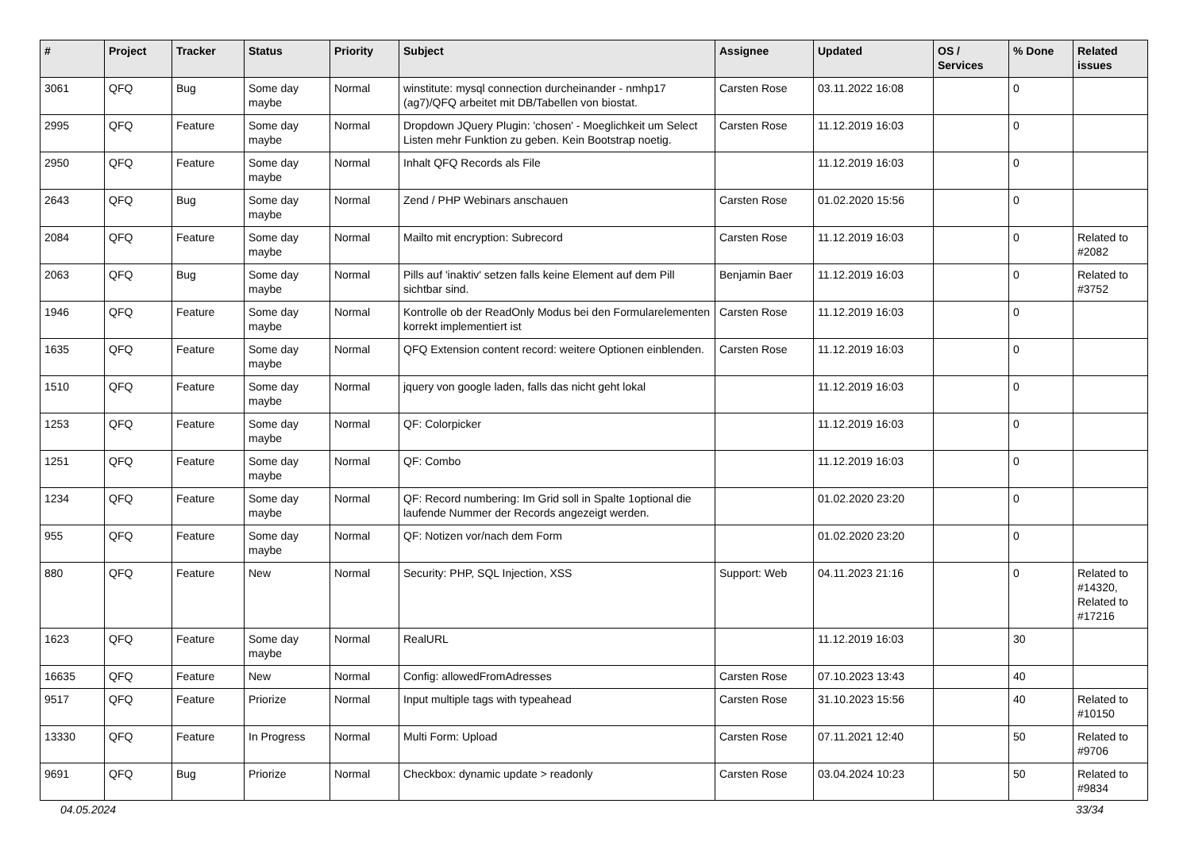| # | Project | Tracker | Status | Priority | Subject | Assignee | Updated | OS / Services | % Done | Related issues |
| --- | --- | --- | --- | --- | --- | --- | --- | --- | --- | --- |
| 3061 | QFQ | Bug | Some day maybe | Normal | winstitute: mysql connection durcheinander - nmhp17 (ag7)/QFQ arbeitet mit DB/Tabellen von biostat. | Carsten Rose | 03.11.2022 16:08 | | 0 | |
| 2995 | QFQ | Feature | Some day maybe | Normal | Dropdown JQuery Plugin: 'chosen' - Moeglichkeit um Select Listen mehr Funktion zu geben. Kein Bootstrap noetig. | Carsten Rose | 11.12.2019 16:03 | | 0 | |
| 2950 | QFQ | Feature | Some day maybe | Normal | Inhalt QFQ Records als File | | 11.12.2019 16:03 | | 0 | |
| 2643 | QFQ | Bug | Some day maybe | Normal | Zend / PHP Webinars anschauen | Carsten Rose | 01.02.2020 15:56 | | 0 | |
| 2084 | QFQ | Feature | Some day maybe | Normal | Mailto mit encryption: Subrecord | Carsten Rose | 11.12.2019 16:03 | | 0 | Related to #2082 |
| 2063 | QFQ | Bug | Some day maybe | Normal | Pills auf 'inaktiv' setzen falls keine Element auf dem Pill sichtbar sind. | Benjamin Baer | 11.12.2019 16:03 | | 0 | Related to #3752 |
| 1946 | QFQ | Feature | Some day maybe | Normal | Kontrolle ob der ReadOnly Modus bei den Formularelementen korrekt implementiert ist | Carsten Rose | 11.12.2019 16:03 | | 0 | |
| 1635 | QFQ | Feature | Some day maybe | Normal | QFQ Extension content record: weitere Optionen einblenden. | Carsten Rose | 11.12.2019 16:03 | | 0 | |
| 1510 | QFQ | Feature | Some day maybe | Normal | jquery von google laden, falls das nicht geht lokal | | 11.12.2019 16:03 | | 0 | |
| 1253 | QFQ | Feature | Some day maybe | Normal | QF: Colorpicker | | 11.12.2019 16:03 | | 0 | |
| 1251 | QFQ | Feature | Some day maybe | Normal | QF: Combo | | 11.12.2019 16:03 | | 0 | |
| 1234 | QFQ | Feature | Some day maybe | Normal | QF: Record numbering: Im Grid soll in Spalte 1optional die laufende Nummer der Records angezeigt werden. | | 01.02.2020 23:20 | | 0 | |
| 955 | QFQ | Feature | Some day maybe | Normal | QF: Notizen vor/nach dem Form | | 01.02.2020 23:20 | | 0 | |
| 880 | QFQ | Feature | New | Normal | Security: PHP, SQL Injection, XSS | Support: Web | 04.11.2023 21:16 | | 0 | Related to #14320, Related to #17216 |
| 1623 | QFQ | Feature | Some day maybe | Normal | RealURL | | 11.12.2019 16:03 | | 30 | |
| 16635 | QFQ | Feature | New | Normal | Config: allowedFromAdresses | Carsten Rose | 07.10.2023 13:43 | | 40 | |
| 9517 | QFQ | Feature | Priorize | Normal | Input multiple tags with typeahead | Carsten Rose | 31.10.2023 15:56 | | 40 | Related to #10150 |
| 13330 | QFQ | Feature | In Progress | Normal | Multi Form: Upload | Carsten Rose | 07.11.2021 12:40 | | 50 | Related to #9706 |
| 9691 | QFQ | Bug | Priorize | Normal | Checkbox: dynamic update > readonly | Carsten Rose | 03.04.2024 10:23 | | 50 | Related to #9834 |
04.05.2024 33/34